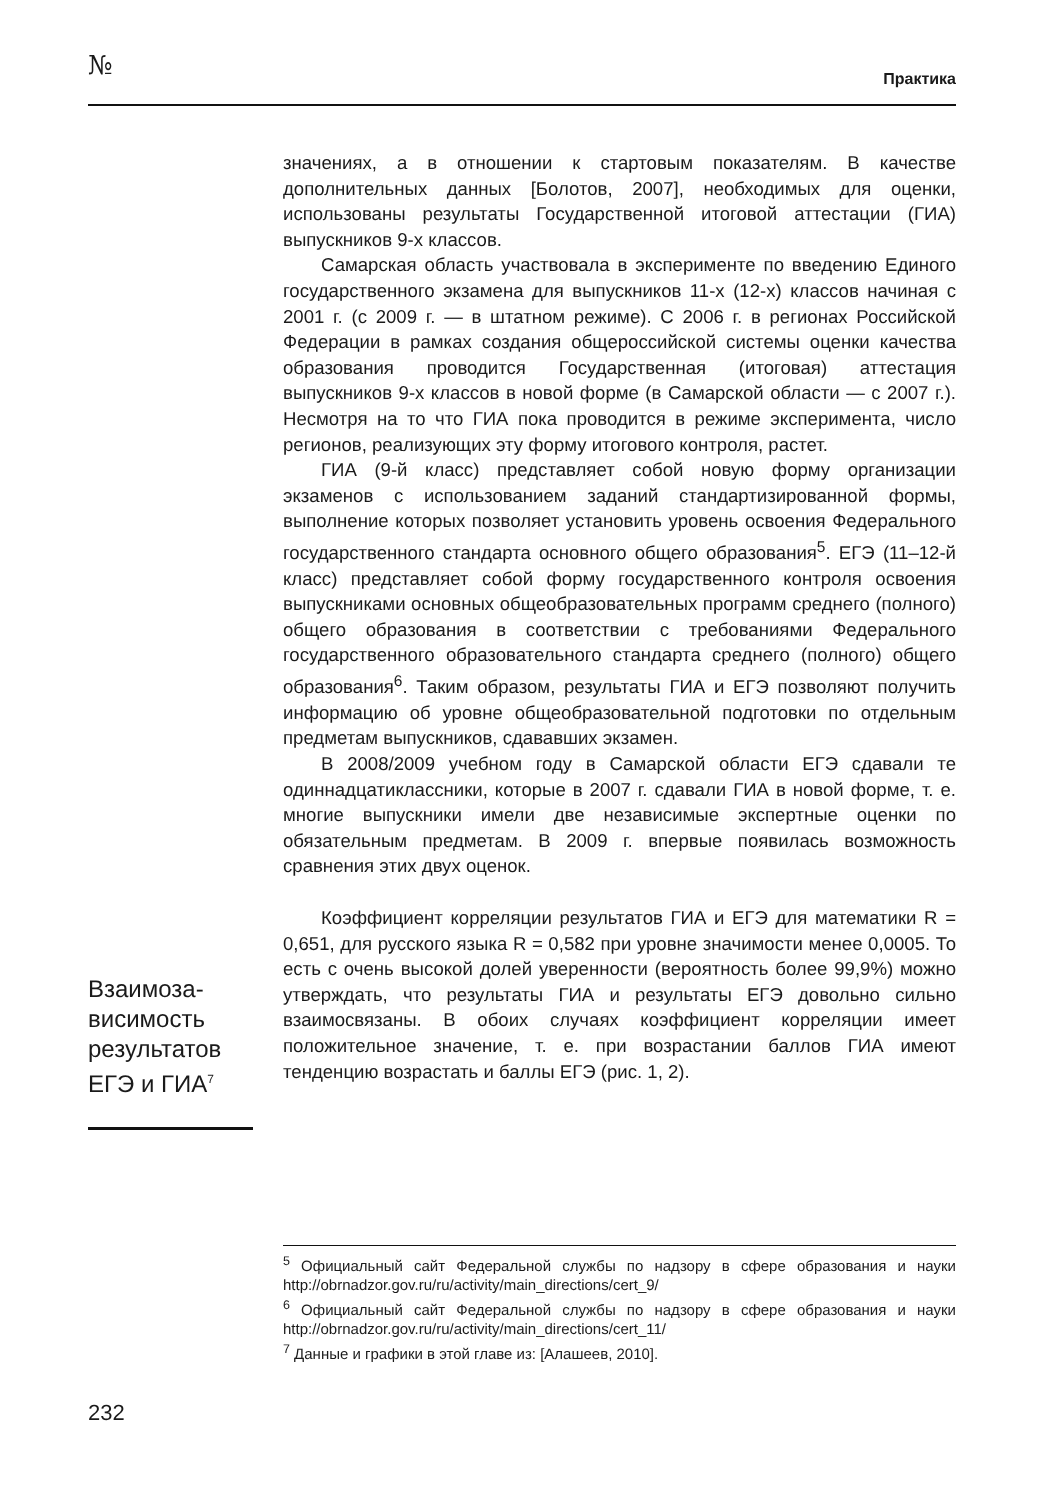№ Практика
значениях, а в отношении к стартовым показателям. В качестве дополнительных данных [Болотов, 2007], необходимых для оценки, использованы результаты Государственной итоговой аттестации (ГИА) выпускников 9-х классов.
Самарская область участвовала в эксперименте по введению Единого государственного экзамена для выпускников 11-х (12-х) классов начиная с 2001 г. (с 2009 г. — в штатном режиме). С 2006 г. в регионах Российской Федерации в рамках создания общероссийской системы оценки качества образования проводится Государственная (итоговая) аттестация выпускников 9-х классов в новой форме (в Самарской области — с 2007 г.). Несмотря на то что ГИА пока проводится в режиме эксперимента, число регионов, реализующих эту форму итогового контроля, растет.
ГИА (9-й класс) представляет собой новую форму организации экзаменов с использованием заданий стандартизированной формы, выполнение которых позволяет установить уровень освоения Федерального государственного стандарта основного общего образования<sup>5</sup>. ЕГЭ (11–12-й класс) представляет собой форму государственного контроля освоения выпускниками основных общеобразовательных программ среднего (полного) общего образования в соответствии с требованиями Федерального государственного образовательного стандарта среднего (полного) общего образования<sup>6</sup>. Таким образом, результаты ГИА и ЕГЭ позволяют получить информацию об уровне общеобразовательной подготовки по отдельным предметам выпускников, сдававших экзамен.
В 2008/2009 учебном году в Самарской области ЕГЭ сдавали те одиннадцатиклассники, которые в 2007 г. сдавали ГИА в новой форме, т. е. многие выпускники имели две независимые экспертные оценки по обязательным предметам. В 2009 г. впервые появилась возможность сравнения этих двух оценок.
Коэффициент корреляции результатов ГИА и ЕГЭ для математики R = 0,651, для русского языка R = 0,582 при уровне значимости менее 0,0005. То есть с очень высокой долей уверенности (вероятность более 99,9%) можно утверждать, что результаты ГИА и результаты ЕГЭ довольно сильно взаимосвязаны. В обоих случаях коэффициент корреляции имеет положительное значение, т. е. при возрастании баллов ГИА имеют тенденцию возрастать и баллы ЕГЭ (рис. 1, 2).
Взаимоза­висимость результатов ЕГЭ и ГИА<sup>7</sup>
<sup>5</sup> Официальный сайт Федеральной службы по надзору в сфере образования и науки http://obrnadzor.gov.ru/ru/activity/main_directions/cert_9/
<sup>6</sup> Официальный сайт Федеральной службы по надзору в сфере образования и науки http://obrnadzor.gov.ru/ru/activity/main_directions/cert_11/
<sup>7</sup> Данные и графики в этой главе из: [Алашеев, 2010].
232